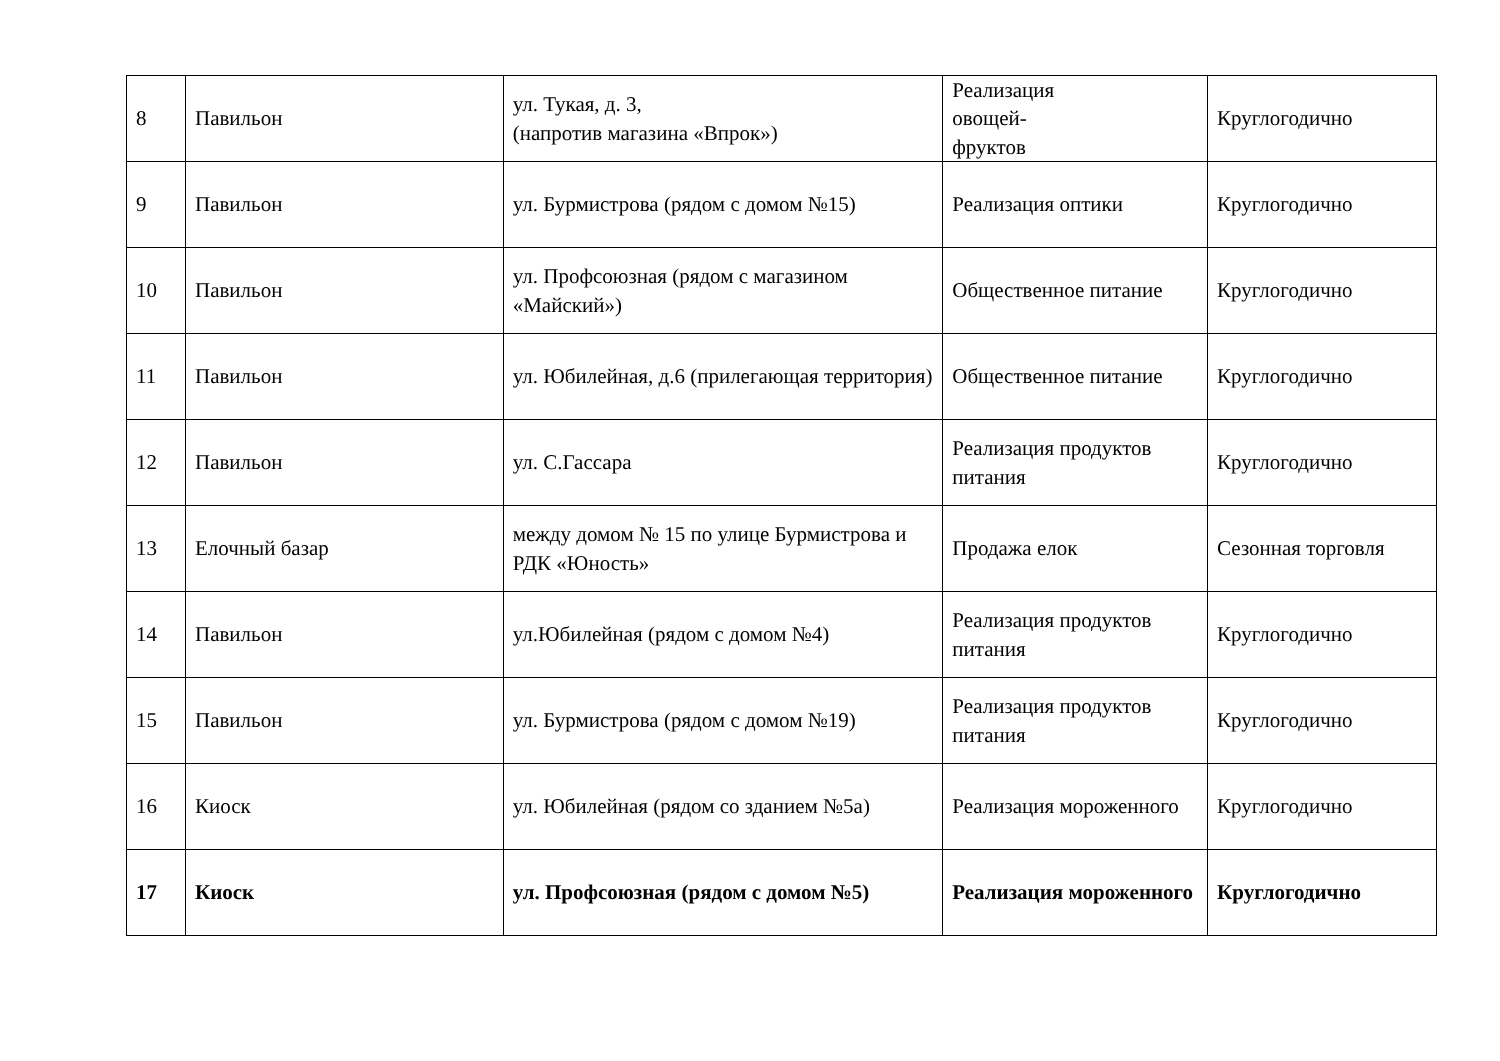| 8 | Павильон | ул. Тукая, д. 3, (напротив магазина «Впрок») | Реализация овощей- фруктов | Круглогодично |
| 9 | Павильон | ул. Бурмистрова (рядом с домом №15) | Реализация оптики | Круглогодично |
| 10 | Павильон | ул. Профсоюзная (рядом с магазином «Майский») | Общественное питание | Круглогодично |
| 11 | Павильон | ул. Юбилейная, д.6 (прилегающая территория) | Общественное питание | Круглогодично |
| 12 | Павильон | ул. С.Гассара | Реализация продуктов питания | Круглогодично |
| 13 | Елочный базар | между домом № 15 по улице Бурмистрова и РДК «Юность» | Продажа елок | Сезонная торговля |
| 14 | Павильон | ул.Юбилейная (рядом с домом №4) | Реализация продуктов питания | Круглогодично |
| 15 | Павильон | ул. Бурмистрова (рядом с домом №19) | Реализация продуктов питания | Круглогодично |
| 16 | Киоск | ул. Юбилейная (рядом со зданием №5а) | Реализация мороженного | Круглогодично |
| 17 | Киоск | ул. Профсоюзная (рядом с домом №5) | Реализация мороженного | Круглогодично |